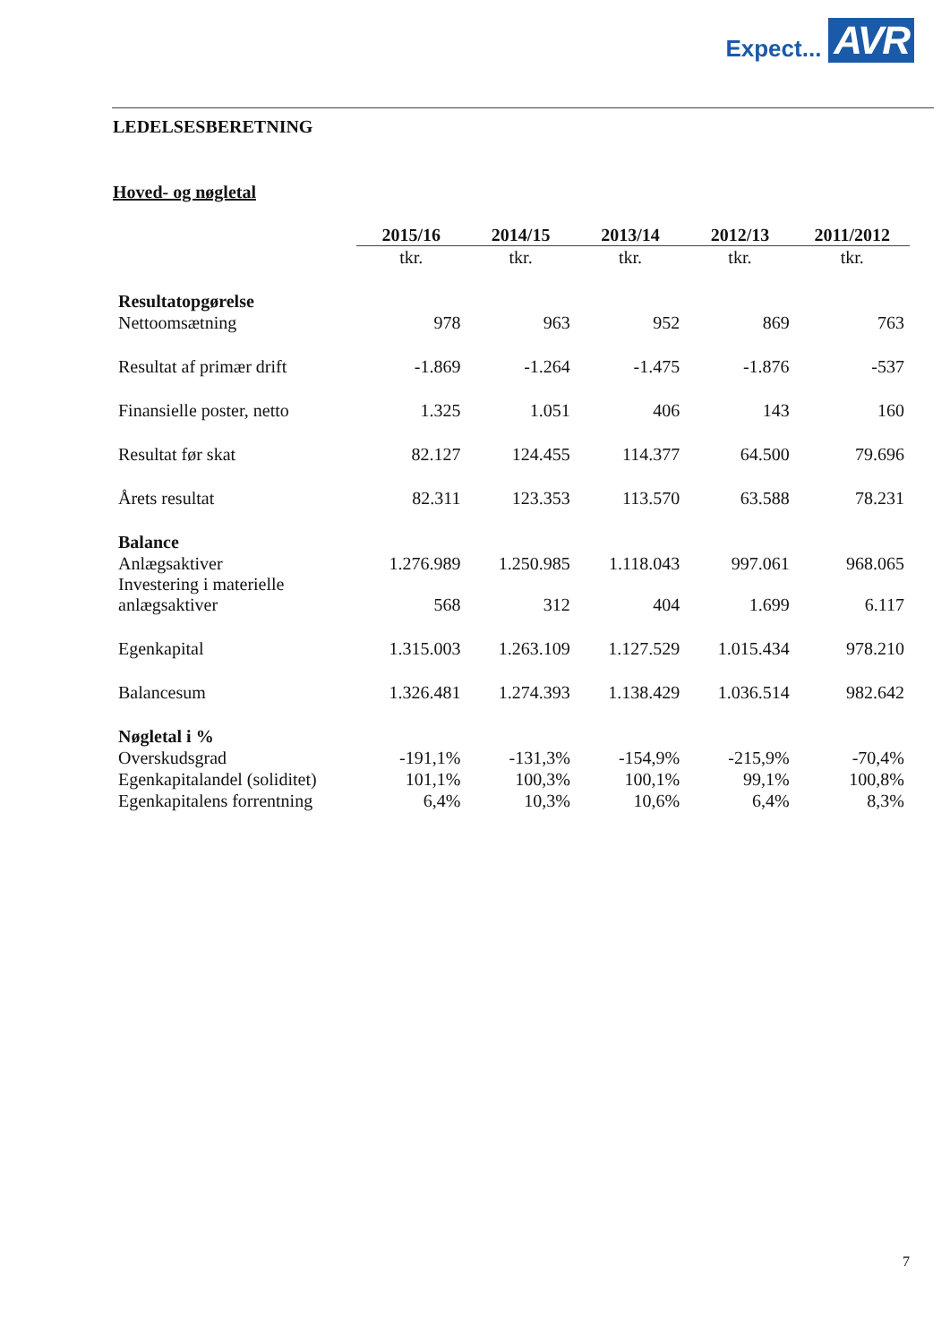Expect... AVR
LEDELSESBERETNING
Hoved- og nøgletal
| | 2015/16 | 2014/15 | 2013/14 | 2012/13 | 2011/2012 |
| --- | --- | --- | --- | --- | --- |
| | tkr. | tkr. | tkr. | tkr. | tkr. |
| Resultatopgørelse | | | | | |
| Nettoomsætning | 978 | 963 | 952 | 869 | 763 |
| Resultat af primær drift | -1.869 | -1.264 | -1.475 | -1.876 | -537 |
| Finansielle poster, netto | 1.325 | 1.051 | 406 | 143 | 160 |
| Resultat før skat | 82.127 | 124.455 | 114.377 | 64.500 | 79.696 |
| Årets resultat | 82.311 | 123.353 | 113.570 | 63.588 | 78.231 |
| Balance | | | | | |
| Anlægsaktiver | 1.276.989 | 1.250.985 | 1.118.043 | 997.061 | 968.065 |
| Investering i materielle anlægsaktiver | 568 | 312 | 404 | 1.699 | 6.117 |
| Egenkapital | 1.315.003 | 1.263.109 | 1.127.529 | 1.015.434 | 978.210 |
| Balancesum | 1.326.481 | 1.274.393 | 1.138.429 | 1.036.514 | 982.642 |
| Nøgletal i % | | | | | |
| Overskudsgrad | -191,1% | -131,3% | -154,9% | -215,9% | -70,4% |
| Egenkapitalandel (soliditet) | 101,1% | 100,3% | 100,1% | 99,1% | 100,8% |
| Egenkapitalens forrentning | 6,4% | 10,3% | 10,6% | 6,4% | 8,3% |
7